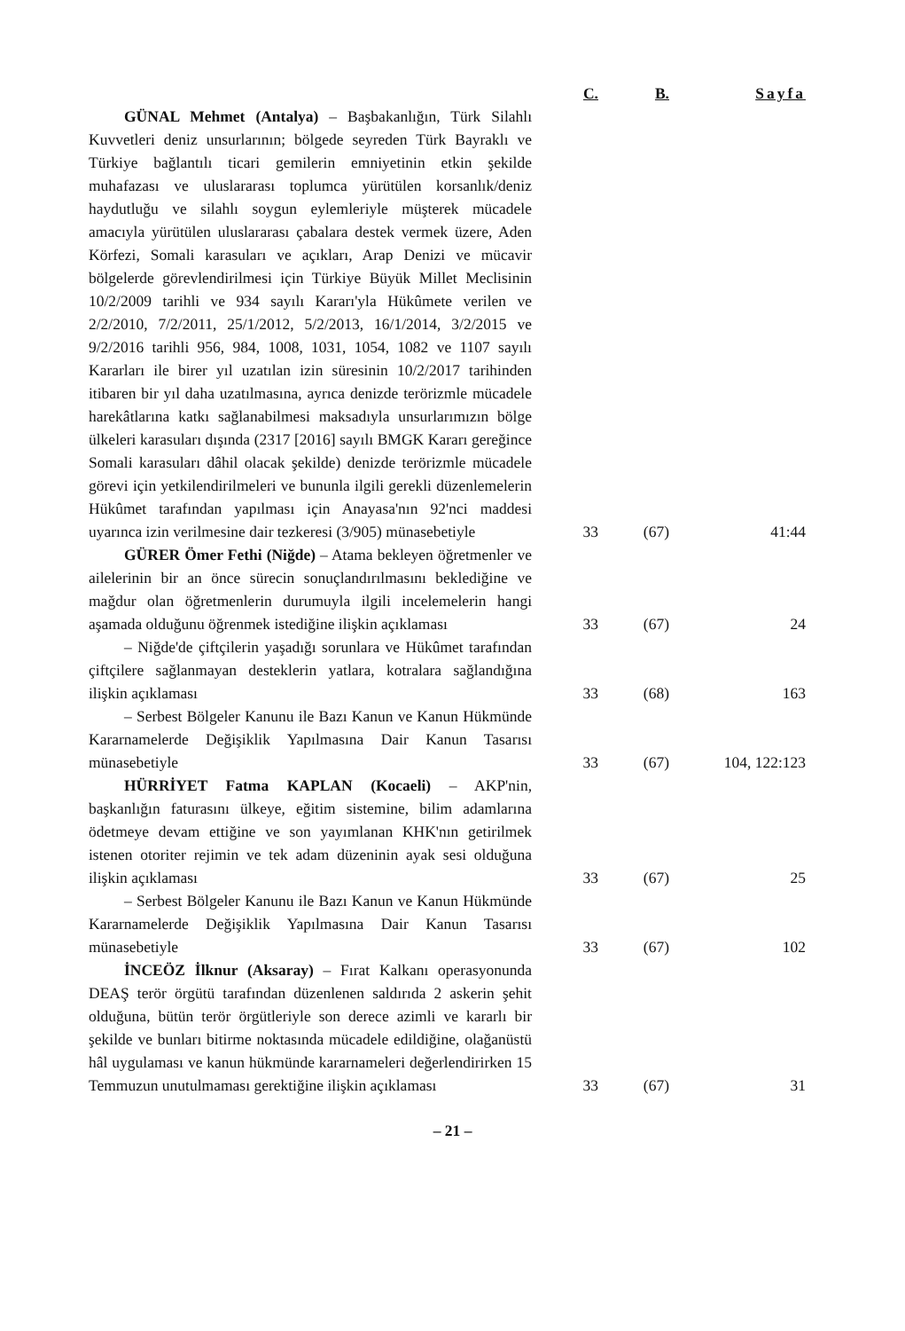| | C. | B. | Sayfa |
| --- | --- | --- | --- |
| GÜNAL Mehmet (Antalya) – Başbakanlığın, Türk Silahlı Kuvvetleri deniz unsurlarının; bölgede seyreden Türk Bayraklı ve Türkiye bağlantılı ticari gemilerin emniyetinin etkin şekilde muhafazası ve uluslararası toplumca yürütülen korsanlık/deniz haydutluğu ve silahlı soygun eylemleriyle müşterek mücadele amacıyla yürütülen uluslararası çabalara destek vermek üzere, Aden Körfezi, Somali karasuları ve açıkları, Arap Denizi ve mücavir bölgelerde görevlendirilmesi için Türkiye Büyük Millet Meclisinin 10/2/2009 tarihli ve 934 sayılı Kararı'yla Hükûmete verilen ve 2/2/2010, 7/2/2011, 25/1/2012, 5/2/2013, 16/1/2014, 3/2/2015 ve 9/2/2016 tarihli 956, 984, 1008, 1031, 1054, 1082 ve 1107 sayılı Kararları ile birer yıl uzatılan izin süresinin 10/2/2017 tarihinden itibaren bir yıl daha uzatılmasına, ayrıca denizde terörizmle mücadele harekâtlarına katkı sağlanabilmesi maksadıyla unsurlarımızın bölge ülkeleri karasuları dışında (2317 [2016] sayılı BMGK Kararı gereğince Somali karasuları dâhil olacak şekilde) denizde terörizmle mücadele görevi için yetkilendirilmeleri ve bununla ilgili gerekli düzenlemelerin Hükûmet tarafından yapılması için Anayasa'nın 92'nci maddesi uyarınca izin verilmesine dair tezkeresi (3/905) münasebetiyle | 33 | (67) | 41:44 |
| GÜRER Ömer Fethi (Niğde) – Atama bekleyen öğretmenler ve ailelerinin bir an önce sürecin sonuçlandırılmasını beklediğine ve mağdur olan öğretmenlerin durumuyla ilgili incelemelerin hangi aşamada olduğunu öğrenmek istediğine ilişkin açıklaması | 33 | (67) | 24 |
| – Niğde'de çiftçilerin yaşadığı sorunlara ve Hükûmet tarafından çiftçilere sağlanmayan desteklerin yatlara, kotralara sağlandığına ilişkin açıklaması | 33 | (68) | 163 |
| – Serbest Bölgeler Kanunu ile Bazı Kanun ve Kanun Hükmünde Kararnamelerde Değişiklik Yapılmasına Dair Kanun Tasarısı münasebetiyle | 33 | (67) | 104, 122:123 |
| HÜRRİYET Fatma KAPLAN (Kocaeli) – AKP'nin, başkanlığın faturasını ülkeye, eğitim sistemine, bilim adamlarına ödetmeye devam ettiğine ve son yayımlanan KHK'nın getirilmek istenen otoriter rejimin ve tek adam düzeninin ayak sesi olduğuna ilişkin açıklaması | 33 | (67) | 25 |
| – Serbest Bölgeler Kanunu ile Bazı Kanun ve Kanun Hükmünde Kararnamelerde Değişiklik Yapılmasına Dair Kanun Tasarısı münasebetiyle | 33 | (67) | 102 |
| İNCEÖZ İlknur (Aksaray) – Fırat Kalkanı operasyonunda DEAŞ terör örgütü tarafından düzenlenen saldırıda 2 askerin şehit olduğuna, bütün terör örgütleriyle son derece azimli ve kararlı bir şekilde ve bunları bitirme noktasında mücadele edildiğine, olağanüstü hâl uygulaması ve kanun hükmünde kararnameleri değerlendirirken 15 Temmuzun unutulmaması gerektiğine ilişkin açıklaması | 33 | (67) | 31 |
– 21 –